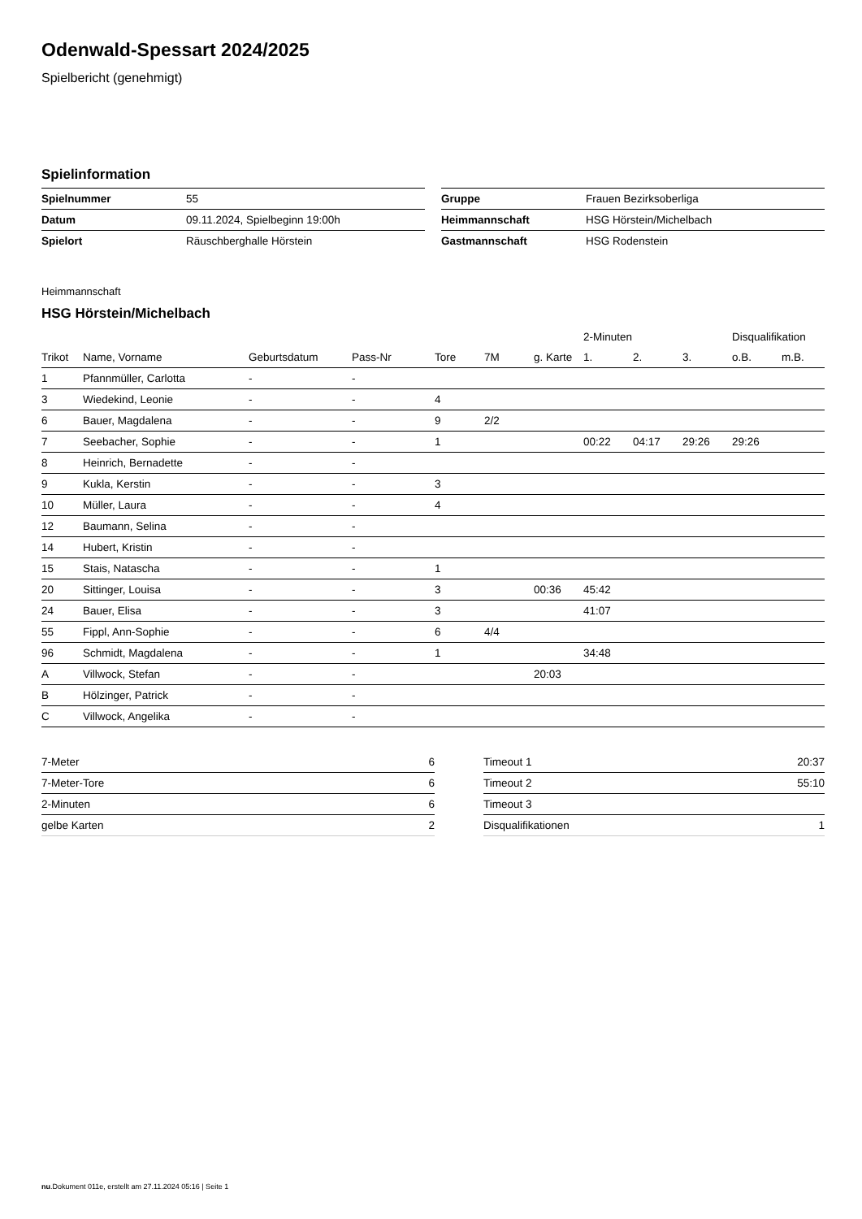Odenwald-Spessart 2024/2025
Spielbericht (genehmigt)
Spielinformation
| Spielnummer | 55 |
| Datum | 09.11.2024, Spielbeginn 19:00h |
| Spielort | Räuschberghalle Hörstein |
| Gruppe | Frauen Bezirksoberliga |
| Heimmannschaft | HSG Hörstein/Michelbach |
| Gastmannschaft | HSG Rodenstein |
Heimmannschaft
HSG Hörstein/Michelbach
| | | | | | | | 2-Minuten | | | Disqualifikation | |
| --- | --- | --- | --- | --- | --- | --- | --- | --- | --- | --- | --- |
| Trikot | Name, Vorname | Geburtsdatum | Pass-Nr | Tore | 7M | g. Karte | 1. | 2. | 3. | o.B. | m.B. |
| 1 | Pfannmüller, Carlotta | - | - | | | | | | | | |
| 3 | Wiedekind, Leonie | - | - | 4 | | | | | | | |
| 6 | Bauer, Magdalena | - | - | 9 | 2/2 | | | | | | |
| 7 | Seebacher, Sophie | - | - | 1 | | | 00:22 | 04:17 | 29:26 | 29:26 | |
| 8 | Heinrich, Bernadette | - | - | | | | | | | | |
| 9 | Kukla, Kerstin | - | - | 3 | | | | | | | |
| 10 | Müller, Laura | - | - | 4 | | | | | | | |
| 12 | Baumann, Selina | - | - | | | | | | | | |
| 14 | Hubert, Kristin | - | - | | | | | | | | |
| 15 | Stais, Natascha | - | - | 1 | | | | | | | |
| 20 | Sittinger, Louisa | - | - | 3 | | 00:36 | 45:42 | | | | |
| 24 | Bauer, Elisa | - | - | 3 | | | 41:07 | | | | |
| 55 | Fippl, Ann-Sophie | - | - | 6 | 4/4 | | | | | | |
| 96 | Schmidt, Magdalena | - | - | 1 | | | 34:48 | | | | |
| A | Villwock, Stefan | - | - | | | 20:03 | | | | | |
| B | Hölzinger, Patrick | - | - | | | | | | | | |
| C | Villwock, Angelika | - | - | | | | | | | | |
| 7-Meter | 6 |
| 7-Meter-Tore | 6 |
| 2-Minuten | 6 |
| gelbe Karten | 2 |
| Timeout 1 | 20:37 |
| Timeout 2 | 55:10 |
| Timeout 3 | |
| Disqualifikationen | 1 |
nu.Dokument 011e, erstellt am 27.11.2024 05:16 | Seite 1